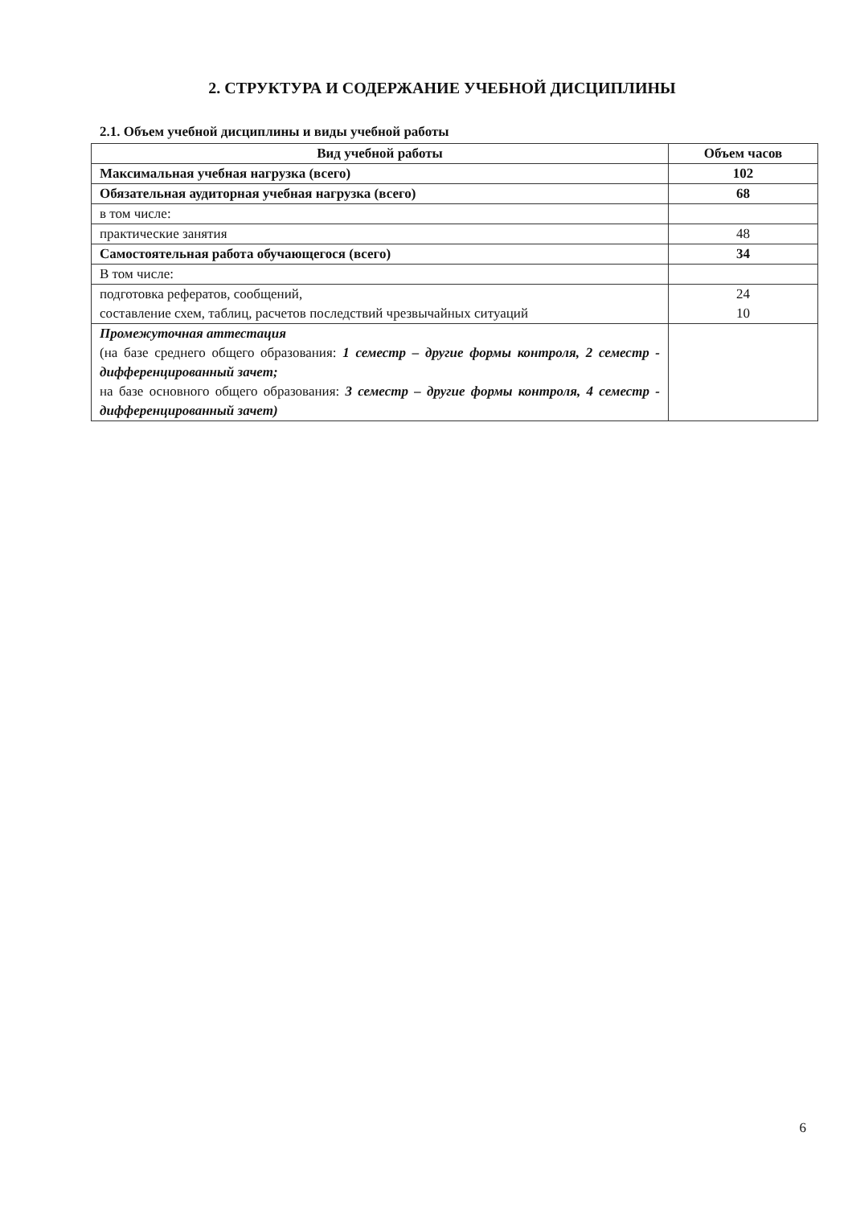2. СТРУКТУРА И СОДЕРЖАНИЕ УЧЕБНОЙ ДИСЦИПЛИНЫ
2.1. Объем учебной дисциплины и виды учебной работы
| Вид учебной работы | Объем часов |
| --- | --- |
| Максимальная учебная нагрузка (всего) | 102 |
| Обязательная аудиторная учебная нагрузка (всего) | 68 |
| в том числе: | |
| практические занятия | 48 |
| Самостоятельная работа обучающегося (всего) | 34 |
| В том числе: | |
| подготовка рефератов, сообщений, составление схем, таблиц, расчетов последствий чрезвычайных ситуаций | 24 10 |
| Промежуточная аттестация (на базе среднего общего образования: 1 семестр – другие формы контроля, 2 семестр - дифференцированный зачет; на базе основного общего образования: 3 семестр – другие формы контроля, 4 семестр - дифференцированный зачет) | |
6